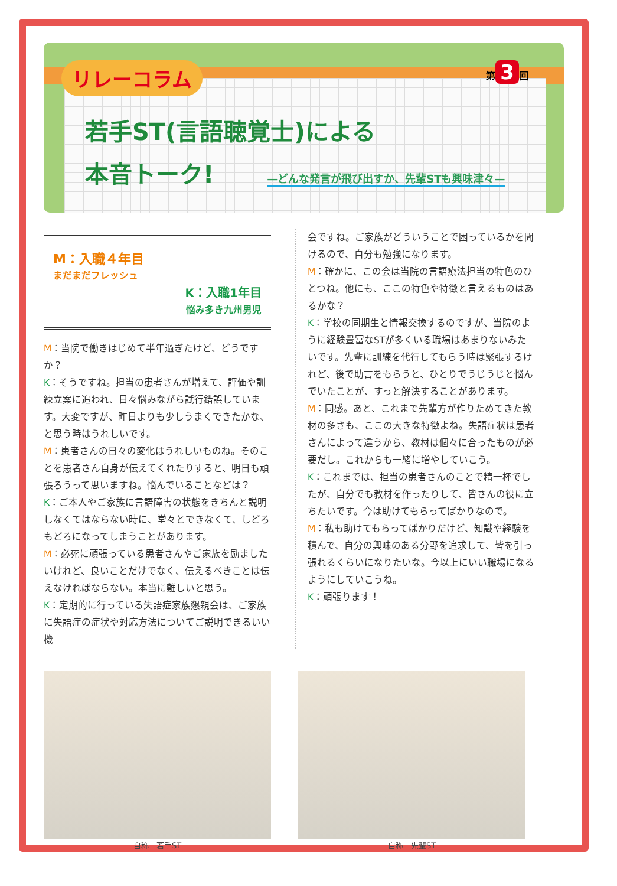リレーコラム
第 3 回
若手ST(言語聴覚士)による
本音トーク! —どんな発言が飛び出すか、先輩STも興味津々—
M：入職４年目
まだまだフレッシュ
K：入職1年目
悩み多き九州男児
M：当院で働きはじめて半年過ぎたけど、どうですか？
K：そうですね。担当の患者さんが増えて、評価や訓練立案に追われ、日々悩みながら試行錯誤しています。大変ですが、昨日よりも少しうまくできたかな、と思う時はうれしいです。
M：患者さんの日々の変化はうれしいものね。そのことを患者さん自身が伝えてくれたりすると、明日も頑張ろうって思いますね。悩んでいることなどは？
K：ご本人やご家族に言語障害の状態をきちんと説明しなくてはならない時に、堂々とできなくて、しどろもどろになってしまうことがあります。
M：必死に頑張っている患者さんやご家族を励ましたいけれど、良いことだけでなく、伝えるべきことは伝えなければならない。本当に難しいと思う。
K：定期的に行っている失語症家族懇親会は、ご家族に失語症の症状や対応方法についてご説明できるいい機
会ですね。ご家族がどういうことで困っているかを聞けるので、自分も勉強になります。
M：確かに、この会は当院の言語療法担当の特色のひとつね。他にも、ここの特色や特徴と言えるものはあるかな？
K：学校の同期生と情報交換するのですが、当院のように経験豊富なSTが多くいる職場はあまりないみたいです。先輩に訓練を代行してもらう時は緊張するけれど、後で助言をもらうと、ひとりでうじうじと悩んでいたことが、すっと解決することがあります。
M：同感。あと、これまで先輩方が作りためてきた教材の多さも、ここの大きな特徴よね。失語症状は患者さんによって違うから、教材は個々に合ったものが必要だし。これからも一緒に増やしていこう。
K：これまでは、担当の患者さんのことで精一杯でしたが、自分でも教材を作ったりして、皆さんの役に立ちたいです。今は助けてもらってばかりなので。
M：私も助けてもらってばかりだけど、知識や経験を積んで、自分の興味のある分野を追求して、皆を引っ張れるくらいになりたいな。今以上にいい職場になるようにしていこうね。
K：頑張ります！
自称　若手ST 自称　先輩ST